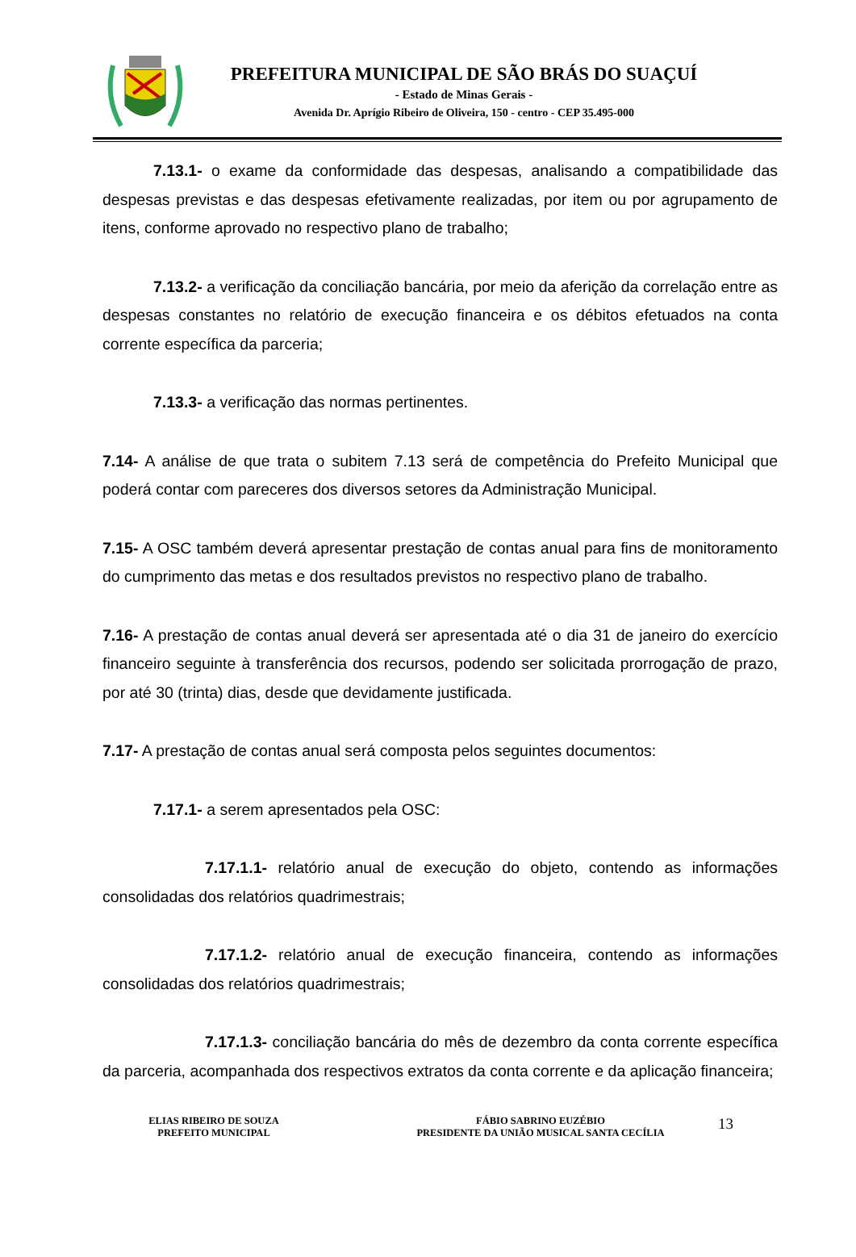PREFEITURA MUNICIPAL DE SÃO BRÁS DO SUAÇUÍ
- Estado de Minas Gerais -
Avenida Dr. Aprígio Ribeiro de Oliveira, 150 - centro - CEP 35.495-000
7.13.1- o exame da conformidade das despesas, analisando a compatibilidade das despesas previstas e das despesas efetivamente realizadas, por item ou por agrupamento de itens, conforme aprovado no respectivo plano de trabalho;
7.13.2- a verificação da conciliação bancária, por meio da aferição da correlação entre as despesas constantes no relatório de execução financeira e os débitos efetuados na conta corrente específica da parceria;
7.13.3- a verificação das normas pertinentes.
7.14- A análise de que trata o subitem 7.13 será de competência do Prefeito Municipal que poderá contar com pareceres dos diversos setores da Administração Municipal.
7.15- A OSC também deverá apresentar prestação de contas anual para fins de monitoramento do cumprimento das metas e dos resultados previstos no respectivo plano de trabalho.
7.16- A prestação de contas anual deverá ser apresentada até o dia 31 de janeiro do exercício financeiro seguinte à transferência dos recursos, podendo ser solicitada prorrogação de prazo, por até 30 (trinta) dias, desde que devidamente justificada.
7.17- A prestação de contas anual será composta pelos seguintes documentos:
7.17.1- a serem apresentados pela OSC:
7.17.1.1- relatório anual de execução do objeto, contendo as informações consolidadas dos relatórios quadrimestrais;
7.17.1.2- relatório anual de execução financeira, contendo as informações consolidadas dos relatórios quadrimestrais;
7.17.1.3- conciliação bancária do mês de dezembro da conta corrente específica da parceria, acompanhada dos respectivos extratos da conta corrente e da aplicação financeira;
ELIAS RIBEIRO DE SOUZA
PREFEITO MUNICIPAL
FÁBIO SABRINO EUZÉBIO
PRESIDENTE DA UNIÃO MUSICAL SANTA CECÍLIA
13